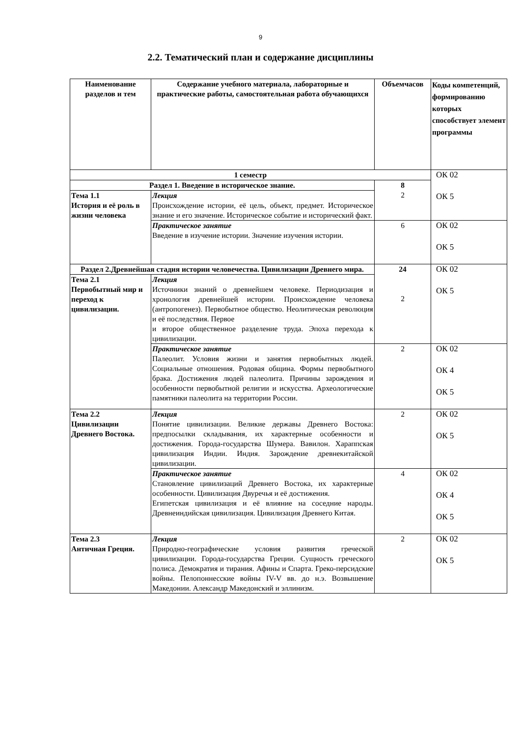9
2.2. Тематический план и содержание дисциплины
| Наименование разделов и тем | Содержание учебного материала, лабораторные и практические работы, самостоятельная работа обучающихся | Объемчасов | Коды компетенций, формированию которых способствует элемент программы |
| --- | --- | --- | --- |
| 1 семестр | | | ОК 02 ОК 5 |
| Раздел 1. Введение в историческое знание. | | 8 2 | |
| Тема 1.1 История и её роль в жизни человека | Лекция Происхождение истории, её цель, объект, предмет. Историческое знание и его значение. Историческое событие и исторический факт. | | |
| | Практическое занятие Введение в изучение истории. Значение изучения истории. | 6 | ОК 02 ОК 5 |
| Раздел 2.Древнейшая стадия истории человечества. Цивилизации Древнего мира. | | 24 2 | ОК 02 ОК 5 |
| Тема 2.1 Первобытный мир и переход к цивилизации. | Лекция Источники знаний о древнейшем человеке. Периодизация и хронология древнейшей истории. Происхождение человека (антропогенез). Первобытное общество. Неолитическая революция и её последствия. Первое и второе общественное разделение труда. Эпоха перехода к цивилизации. | | |
| | Практическое занятие Палеолит. Условия жизни и занятия первобытных людей. Социальные отношения. Родовая община. Формы первобытного брака. Достижения людей палеолита. Причины зарождения и особенности первобытной религии и искусства. Археологические памятники палеолита на территории России. | 2 | ОК 02 ОК 4 ОК 5 |
| Тема 2.2 Цивилизации Древнего Востока. | Лекция Понятие цивилизации. Великие державы Древнего Востока: предпосылки складывания, их характерные особенности и достижения. Города-государства Шумера. Вавилон. Хараппская цивилизация Индии. Индия. Зарождение древнекитайской цивилизации. | 2 | ОК 02 ОК 5 |
| | Практическое занятие Становление цивилизаций Древнего Востока, их характерные особенности. Цивилизация Двуречья и её достижения. Египетская цивилизация и её влияние на соседние народы. Древнеиндийская цивилизация. Цивилизация Древнего Китая. | 4 | ОК 02 ОК 4 ОК 5 |
| Тема 2.3 Античная Греция. | Лекция Природно-географические условия развития греческой цивилизации. Города-государства Греции. Сущность греческого полиса. Демократия и тирания. Афины и Спарта. Греко-персидские войны. Пелопоннесские войны IV-V вв. до н.э. Возвышение Македонии. Александр Македонский и эллинизм. | 2 | ОК 02 ОК 5 |